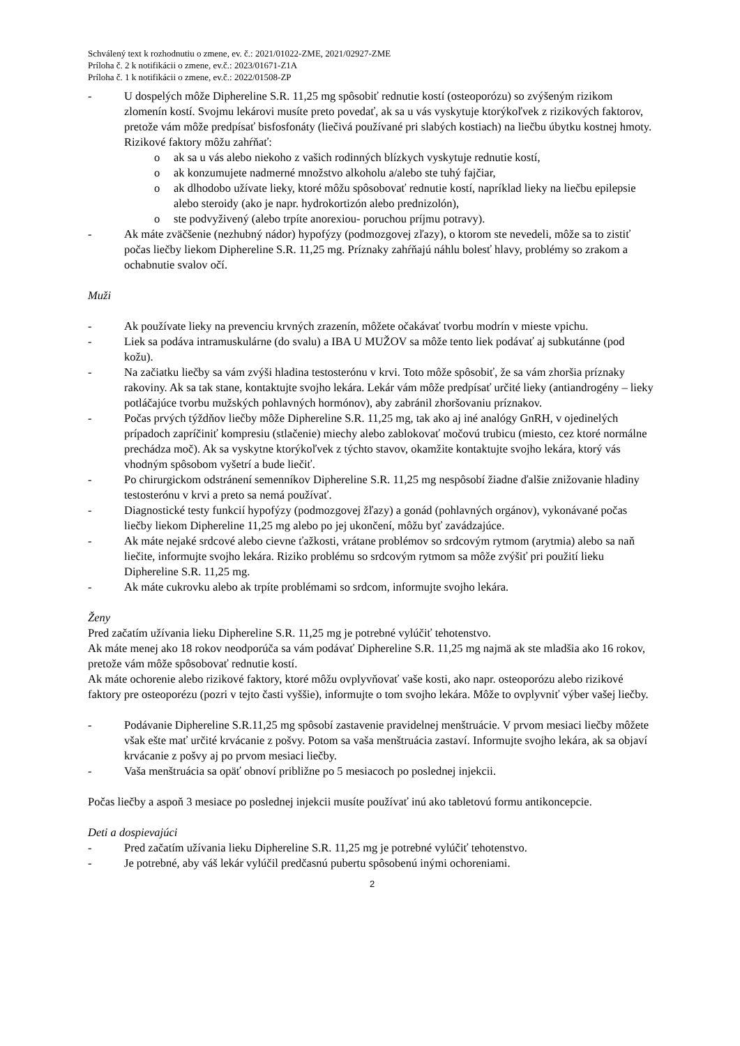Schválený text k rozhodnutiu o zmene, ev. č.: 2021/01022-ZME, 2021/02927-ZME
Príloha č. 2 k notifikácii o zmene, ev.č.: 2023/01671-Z1A
Príloha č. 1 k notifikácii o zmene, ev.č.: 2022/01508-ZP
- U dospelých môže Diphereline S.R. 11,25 mg spôsobiť rednutie kostí (osteoporózu) so zvýšeným rizikom zlomenín kostí. Svojmu lekárovi musíte preto povedať, ak sa u vás vyskytuje ktorýkoľvek z rizikových faktorov, pretože vám môže predpísať bisfosfonáty (liečivá používané pri slabých kostiach) na liečbu úbytku kostnej hmoty. Rizikové faktory môžu zahŕňať:
o ak sa u vás alebo niekoho z vašich rodinných blízkych vyskytuje rednutie kostí,
o ak konzumujete nadmerné množstvo alkoholu a/alebo ste tuhý fajčiar,
o ak dlhodobo užívate lieky, ktoré môžu spôsobovať rednutie kostí, napríklad lieky na liečbu epilepsie alebo steroidy (ako je napr. hydrokortizón alebo prednizolón),
o ste podvyživený (alebo trpíte anorexiou- poruchou príjmu potravy).
- Ak máte zväčšenie (nezhubný nádor) hypofýzy (podmozgovej zľazy), o ktorom ste nevedeli, môže sa to zistiť počas liečby liekom Diphereline S.R. 11,25 mg. Príznaky zahŕňajú náhlu bolesť hlavy, problémy so zrakom a ochabnutie svalov očí.
Muži
- Ak používate lieky na prevenciu krvných zrazenín, môžete očakávať tvorbu modrín v mieste vpichu.
- Liek sa podáva intramuskulárne (do svalu) a IBA U MUŽOV sa môže tento liek podávať aj subkutánne (pod kožu).
- Na začiatku liečby sa vám zvýši hladina testosterónu v krvi. Toto môže spôsobiť, že sa vám zhoršia príznaky rakoviny. Ak sa tak stane, kontaktujte svojho lekára. Lekár vám môže predpísať určité lieky (antiandrogény – lieky potláčajúce tvorbu mužských pohlavných hormónov), aby zabránil zhoršovaniu príznakov.
- Počas prvých týždňov liečby môže Diphereline S.R. 11,25 mg, tak ako aj iné analógy GnRH, v ojedinelých prípadoch zapríčiniť kompresiu (stlačenie) miechy alebo zablokovať močovú trubicu (miesto, cez ktoré normálne prechádza moč). Ak sa vyskytne ktorýkoľvek z týchto stavov, okamžite kontaktujte svojho lekára, ktorý vás vhodným spôsobom vyšetrí a bude liečiť.
- Po chirurgickom odstránení semenníkov Diphereline S.R. 11,25 mg nespôsobí žiadne ďalšie znižovanie hladiny testosterónu v krvi a preto sa nemá používať.
- Diagnostické testy funkcií hypofýzy (podmozgovej žľazy) a gonád (pohlavných orgánov), vykonávané počas liečby liekom Diphereline 11,25 mg alebo po jej ukončení, môžu byť zavádzajúce.
- Ak máte nejaké srdcové alebo cievne ťažkosti, vrátane problémov so srdcovým rytmom (arytmia) alebo sa naň liečite, informujte svojho lekára. Riziko problému so srdcovým rytmom sa môže zvýšiť pri použití lieku Diphereline S.R. 11,25 mg.
- Ak máte cukrovku alebo ak trpíte problémami so srdcom, informujte svojho lekára.
Ženy
Pred začatím užívania lieku Diphereline S.R. 11,25 mg je potrebné vylúčiť tehotenstvo.
Ak máte menej ako 18 rokov neodporúča sa vám podávať Diphereline S.R. 11,25 mg najmä ak ste mladšia ako 16 rokov, pretože vám môže spôsobovať rednutie kostí.
Ak máte ochorenie alebo rizikové faktory, ktoré môžu ovplyvňovať vaše kosti, ako napr. osteoporózu alebo rizikové faktory pre osteoporézu (pozri v tejto časti vyššie), informujte o tom svojho lekára. Môže to ovplyvniť výber vašej liečby.
- Podávanie Diphereline S.R.11,25 mg spôsobí zastavenie pravidelnej menštruácie. V prvom mesiaci liečby môžete však ešte mať určité krvácanie z pošvy. Potom sa vaša menštruácia zastaví. Informujte svojho lekára, ak sa objaví krvácanie z pošvy aj po prvom mesiaci liečby.
- Vaša menštruácia sa opäť obnoví približne po 5 mesiacoch po poslednej injekcii.
Počas liečby a aspoň 3 mesiace po poslednej injekcii musíte používať inú ako tabletovú formu antikoncepcie.
Deti a dospievajúci
- Pred začatím užívania lieku Diphereline S.R. 11,25 mg je potrebné vylúčiť tehotenstvo.
- Je potrebné, aby váš lekár vylúčil predčasnú pubertu spôsobenú inými ochoreniami.
2